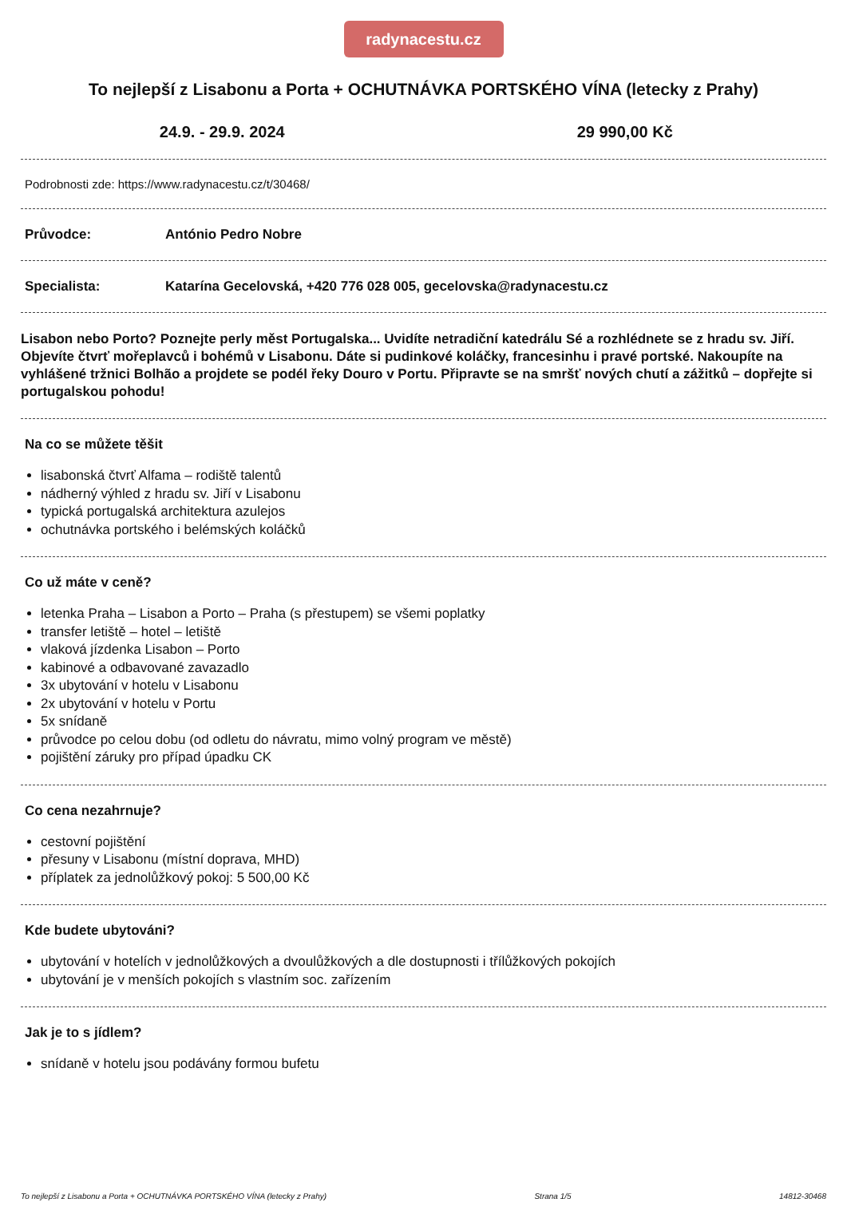radynacestu.cz
To nejlepší z Lisabonu a Porta + OCHUTNÁVKA PORTSKÉHO VÍNA (letecky z Prahy)
24.9. - 29.9. 2024 29 990,00 Kč
Podrobnosti zde: https://www.radynacestu.cz/t/30468/
Průvodce: António Pedro Nobre
Specialista: Katarína Gecelovská, +420 776 028 005, gecelovska@radynacestu.cz
Lisabon nebo Porto? Poznejte perly měst Portugalska... Uvidíte netradiční katedrálu Sé a rozhlédnete se z hradu sv. Jiří. Objevíte čtvrť mořeplavců i bohémů v Lisabonu. Dáte si pudinkové koláčky, francesinhu i pravé portské. Nakoupíte na vyhlášené tržnici Bolhão a projdete se podél řeky Douro v Portu. Připravte se na smršť nových chutí a zážitků – dopřejte si portugalskou pohodu!
Na co se můžete těšit
lisabonská čtvrť Alfama – rodiště talentů
nádherný výhled z hradu sv. Jiří v Lisabonu
typická portugalská architektura azulejos
ochutnávka portského i belémských koláčků
Co už máte v ceně?
letenka Praha – Lisabon a Porto – Praha (s přestupem) se všemi poplatky
transfer letiště – hotel – letiště
vlaková jízdenka Lisabon – Porto
kabinové a odbavované zavazadlo
3x ubytování v hotelu v Lisabonu
2x ubytování v hotelu v Portu
5x snídaně
průvodce po celou dobu (od odletu do návratu, mimo volný program ve městě)
pojištění záruky pro případ úpadku CK
Co cena nezahrnuje?
cestovní pojištění
přesuny v Lisabonu (místní doprava, MHD)
příplatek za jednolůžkový pokoj: 5 500,00 Kč
Kde budete ubytováni?
ubytování v hotelích v jednolůžkových a dvoulůžkových a dle dostupnosti i třílůžkových pokojích
ubytování je v menších pokojích s vlastním soc. zařízením
Jak je to s jídlem?
snídaně v hotelu jsou podávány formou bufetu
To nejlepší z Lisabonu a Porta + OCHUTNÁVKA PORTSKÉHO VÍNA (letecky z Prahy) Strana 1/5 14812-30468